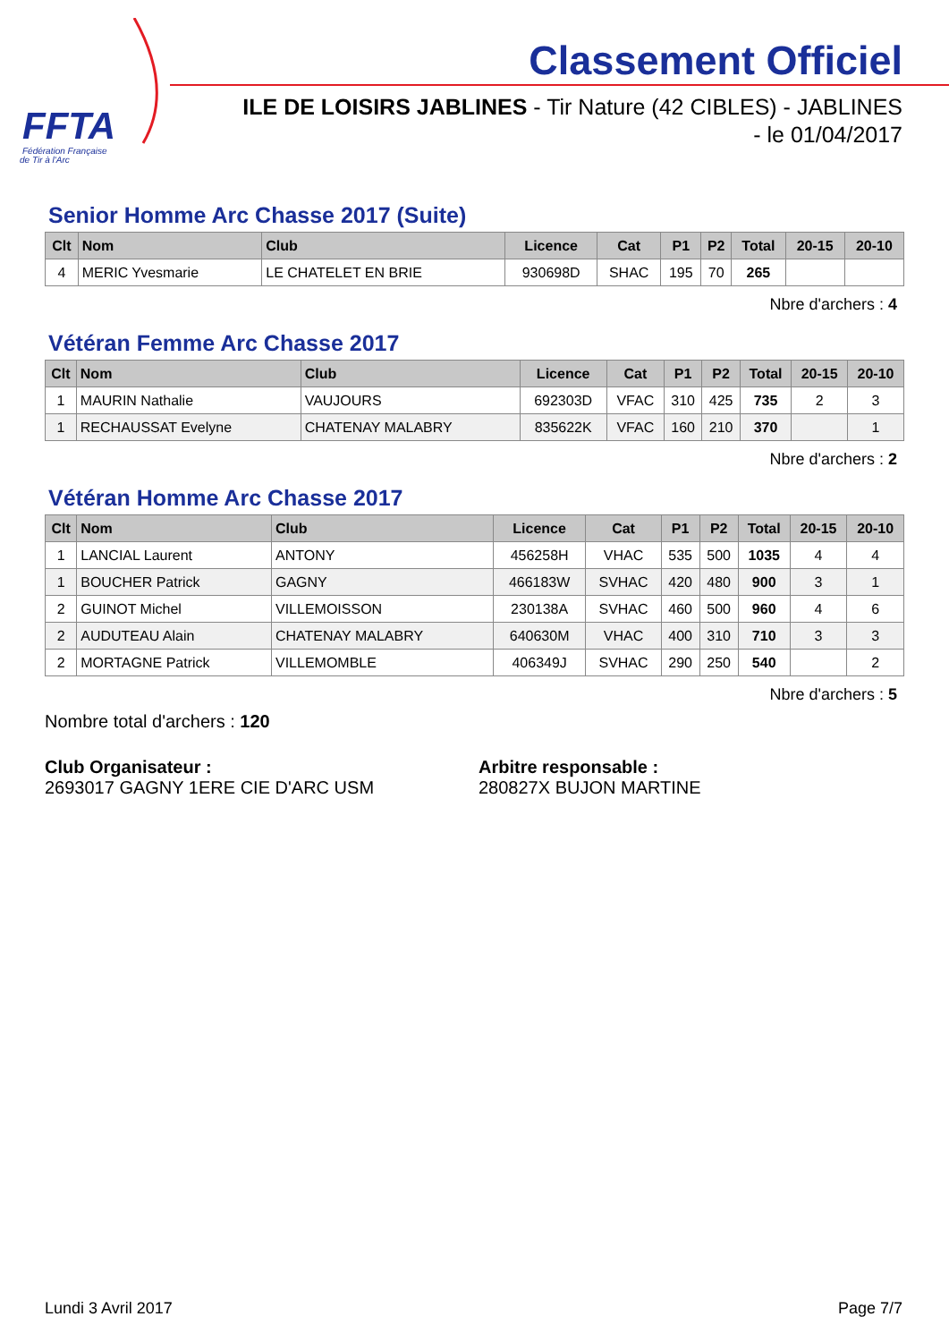FFTA
Fédération Française
de Tir à l'Arc
Classement Officiel
ILE DE LOISIRS JABLINES - Tir Nature (42 CIBLES) - JABLINES
- le 01/04/2017
Senior Homme Arc Chasse 2017 (Suite)
| Clt | Nom | Club | Licence | Cat | P1 | P2 | Total | 20-15 | 20-10 |
| --- | --- | --- | --- | --- | --- | --- | --- | --- | --- |
| 4 | MERIC Yvesmarie | LE CHATELET EN BRIE | 930698D | SHAC | 195 | 70 | 265 | | |
Nbre d'archers : 4
Vétéran Femme Arc Chasse 2017
| Clt | Nom | Club | Licence | Cat | P1 | P2 | Total | 20-15 | 20-10 |
| --- | --- | --- | --- | --- | --- | --- | --- | --- | --- |
| 1 | MAURIN Nathalie | VAUJOURS | 692303D | VFAC | 310 | 425 | 735 | 2 | 3 |
| 1 | RECHAUSSAT Evelyne | CHATENAY MALABRY | 835622K | VFAC | 160 | 210 | 370 | | 1 |
Nbre d'archers : 2
Vétéran Homme Arc Chasse 2017
| Clt | Nom | Club | Licence | Cat | P1 | P2 | Total | 20-15 | 20-10 |
| --- | --- | --- | --- | --- | --- | --- | --- | --- | --- |
| 1 | LANCIAL Laurent | ANTONY | 456258H | VHAC | 535 | 500 | 1035 | 4 | 4 |
| 1 | BOUCHER Patrick | GAGNY | 466183W | SVHAC | 420 | 480 | 900 | 3 | 1 |
| 2 | GUINOT Michel | VILLEMOISSON | 230138A | SVHAC | 460 | 500 | 960 | 4 | 6 |
| 2 | AUDUTEAU Alain | CHATENAY MALABRY | 640630M | VHAC | 400 | 310 | 710 | 3 | 3 |
| 2 | MORTAGNE Patrick | VILLEMOMBLE | 406349J | SVHAC | 290 | 250 | 540 | | 2 |
Nbre d'archers : 5
Nombre total d'archers : 120
Club Organisateur :
2693017 GAGNY 1ERE CIE D'ARC USM
Arbitre responsable :
280827X BUJON MARTINE
Lundi 3 Avril 2017 Page 7/7